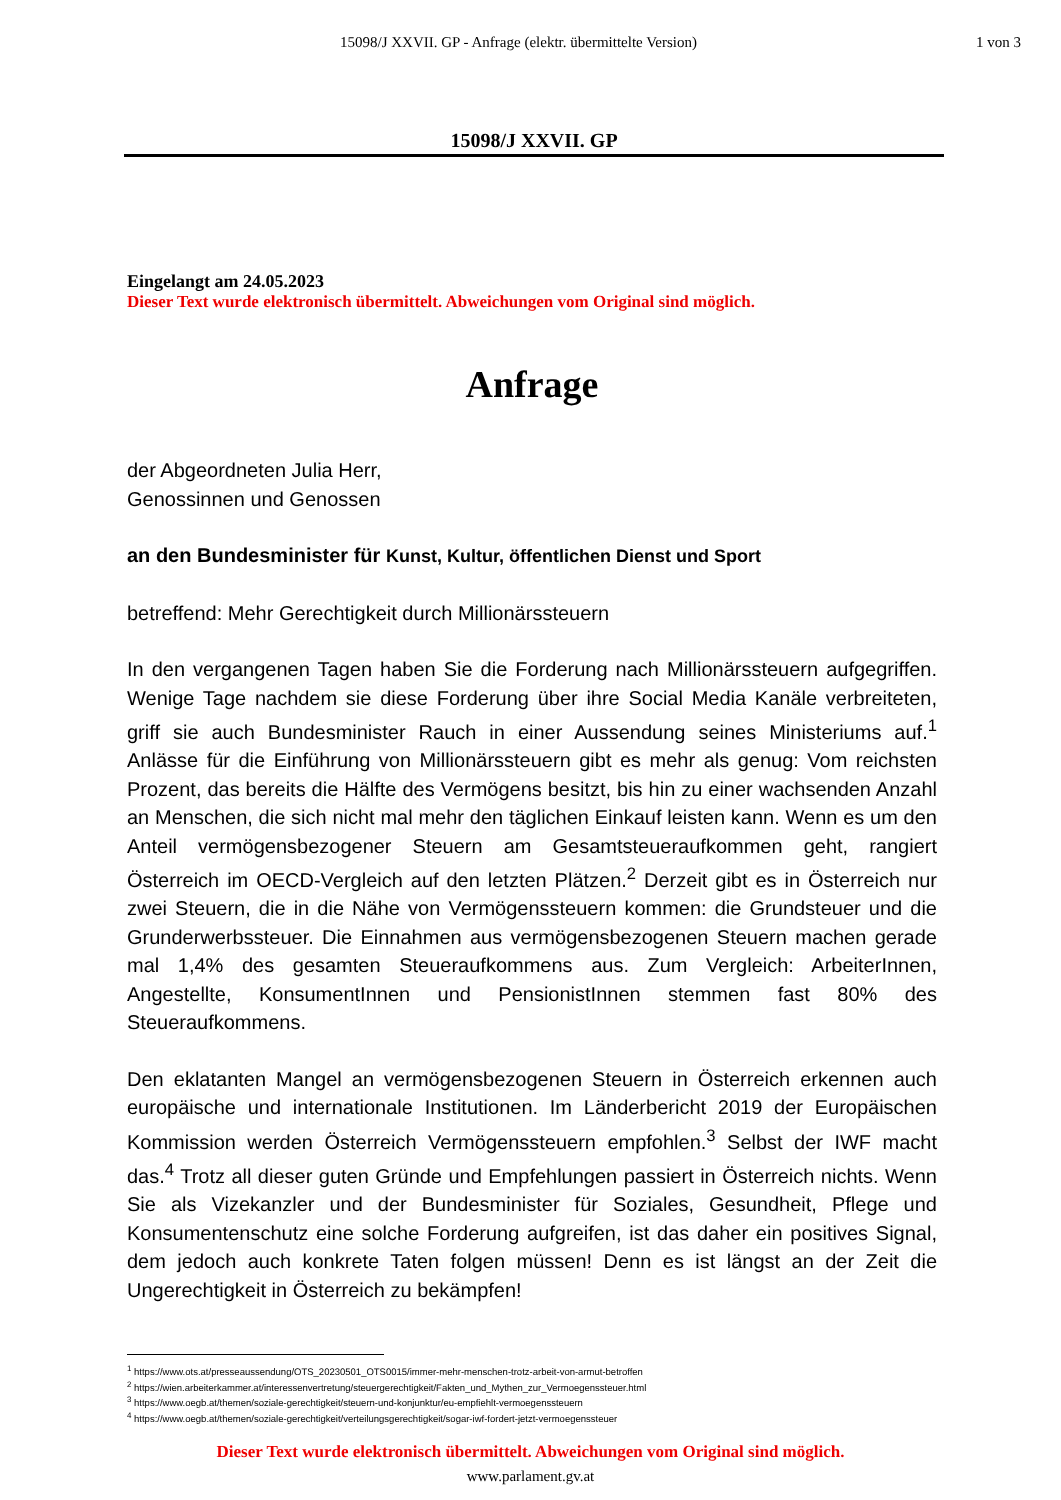15098/J XXVII. GP - Anfrage (elektr. übermittelte Version) 1 von 3
15098/J XXVII. GP
Eingelangt am 24.05.2023
Dieser Text wurde elektronisch übermittelt. Abweichungen vom Original sind möglich.
Anfrage
der Abgeordneten Julia Herr,
Genossinnen und Genossen
an den Bundesminister für Kunst, Kultur, öffentlichen Dienst und Sport
betreffend: Mehr Gerechtigkeit durch Millionärssteuern
In den vergangenen Tagen haben Sie die Forderung nach Millionärssteuern aufgegriffen. Wenige Tage nachdem sie diese Forderung über ihre Social Media Kanäle verbreiteten, griff sie auch Bundesminister Rauch in einer Aussendung seines Ministeriums auf.<sup>1</sup> Anlässe für die Einführung von Millionärssteuern gibt es mehr als genug: Vom reichsten Prozent, das bereits die Hälfte des Vermögens besitzt, bis hin zu einer wachsenden Anzahl an Menschen, die sich nicht mal mehr den täglichen Einkauf leisten kann. Wenn es um den Anteil vermögensbezogener Steuern am Gesamtsteueraufkommen geht, rangiert Österreich im OECD-Vergleich auf den letzten Plätzen.<sup>2</sup> Derzeit gibt es in Österreich nur zwei Steuern, die in die Nähe von Vermögenssteuern kommen: die Grundsteuer und die Grunderwerbssteuer. Die Einnahmen aus vermögensbezogenen Steuern machen gerade mal 1,4% des gesamten Steueraufkommens aus. Zum Vergleich: ArbeiterInnen, Angestellte, KonsumentInnen und PensionistInnen stemmen fast 80% des Steueraufkommens.
Den eklatanten Mangel an vermögensbezogenen Steuern in Österreich erkennen auch europäische und internationale Institutionen. Im Länderbericht 2019 der Europäischen Kommission werden Österreich Vermögenssteuern empfohlen.<sup>3</sup> Selbst der IWF macht das.<sup>4</sup> Trotz all dieser guten Gründe und Empfehlungen passiert in Österreich nichts. Wenn Sie als Vizekanzler und der Bundesminister für Soziales, Gesundheit, Pflege und Konsumentenschutz eine solche Forderung aufgreifen, ist das daher ein positives Signal, dem jedoch auch konkrete Taten folgen müssen! Denn es ist längst an der Zeit die Ungerechtigkeit in Österreich zu bekämpfen!
<sup>1</sup> https://www.ots.at/presseaussendung/OTS_20230501_OTS0015/immer-mehr-menschen-trotz-arbeit-von-armut-betroffen
<sup>2</sup> https://wien.arbeiterkammer.at/interessenvertretung/steuergerechtigkeit/Fakten_und_Mythen_zur_Vermoegenssteuer.html
<sup>3</sup> https://www.oegb.at/themen/soziale-gerechtigkeit/steuern-und-konjunktur/eu-empfiehlt-vermoegenssteuern
<sup>4</sup> https://www.oegb.at/themen/soziale-gerechtigkeit/verteilungsgerechtigkeit/sogar-iwf-fordert-jetzt-vermoegenssteuer
Dieser Text wurde elektronisch übermittelt. Abweichungen vom Original sind möglich.
www.parlament.gv.at